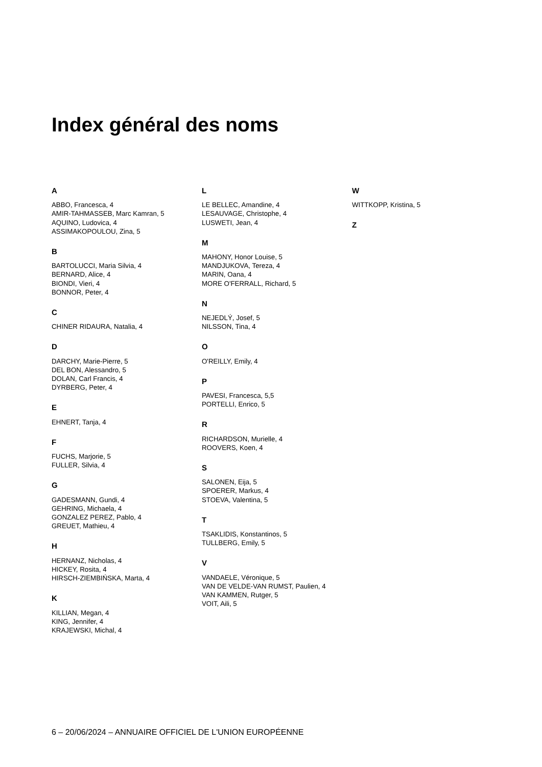Index général des noms
A
ABBO, Francesca, 4
AMIR-TAHMASSEB, Marc Kamran, 5
AQUINO, Ludovica, 4
ASSIMAKOPOULOU, Zina, 5
B
BARTOLUCCI, Maria Silvia, 4
BERNARD, Alice, 4
BIONDI, Vieri, 4
BONNOR, Peter, 4
C
CHINER RIDAURA, Natalia, 4
D
DARCHY, Marie-Pierre, 5
DEL BON, Alessandro, 5
DOLAN, Carl Francis, 4
DYRBERG, Peter, 4
E
EHNERT, Tanja, 4
F
FUCHS, Marjorie, 5
FULLER, Silvia, 4
G
GADESMANN, Gundi, 4
GEHRING, Michaela, 4
GONZALEZ PEREZ, Pablo, 4
GREUET, Mathieu, 4
H
HERNANZ, Nicholas, 4
HICKEY, Rosita, 4
HIRSCH-ZIEMBIŃSKA, Marta, 4
K
KILLIAN, Megan, 4
KING, Jennifer, 4
KRAJEWSKI, Michal, 4
L
LE BELLEC, Amandine, 4
LESAUVAGE, Christophe, 4
LUSWETI, Jean, 4
M
MAHONY, Honor Louise, 5
MANDJUKOVA, Tereza, 4
MARIN, Oana, 4
MORE O'FERRALL, Richard, 5
N
NEJEDLÝ, Josef, 5
NILSSON, Tina, 4
O
O'REILLY, Emily, 4
P
PAVESI, Francesca, 5,5
PORTELLI, Enrico, 5
R
RICHARDSON, Murielle, 4
ROOVERS, Koen, 4
S
SALONEN, Eija, 5
SPOERER, Markus, 4
STOEVA, Valentina, 5
T
TSAKLIDIS, Konstantinos, 5
TULLBERG, Emily, 5
V
VANDAELE, Véronique, 5
VAN DE VELDE-VAN RUMST, Paulien, 4
VAN KAMMEN, Rutger, 5
VOIT, Aili, 5
W
WITTKOPP, Kristina, 5
Z
6 – 20/06/2024 – ANNUAIRE OFFICIEL DE L'UNION EUROPÉENNE